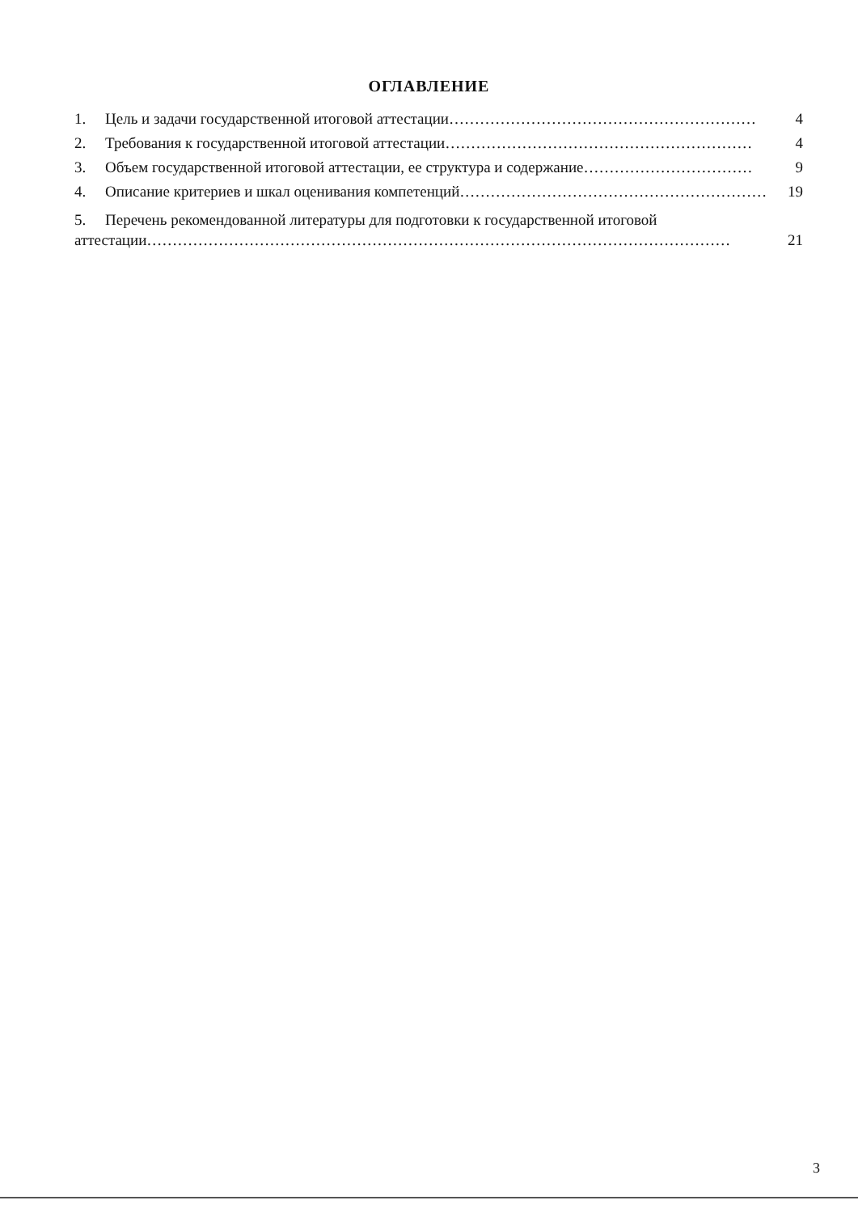ОГЛАВЛЕНИЕ
1. Цель и задачи государственной итоговой аттестации …………………………………………………… 4
2. Требования к государственной итоговой аттестации …………………………………………………… 4
3. Объем государственной итоговой аттестации, ее структура и содержание …………………………… 9
4. Описание критериев и шкал оценивания компетенций …………………………………………………… 19
5. Перечень рекомендованной литературы для подготовки к государственной итоговой
аттестации …………………………………………………………………………………………………… 21
3